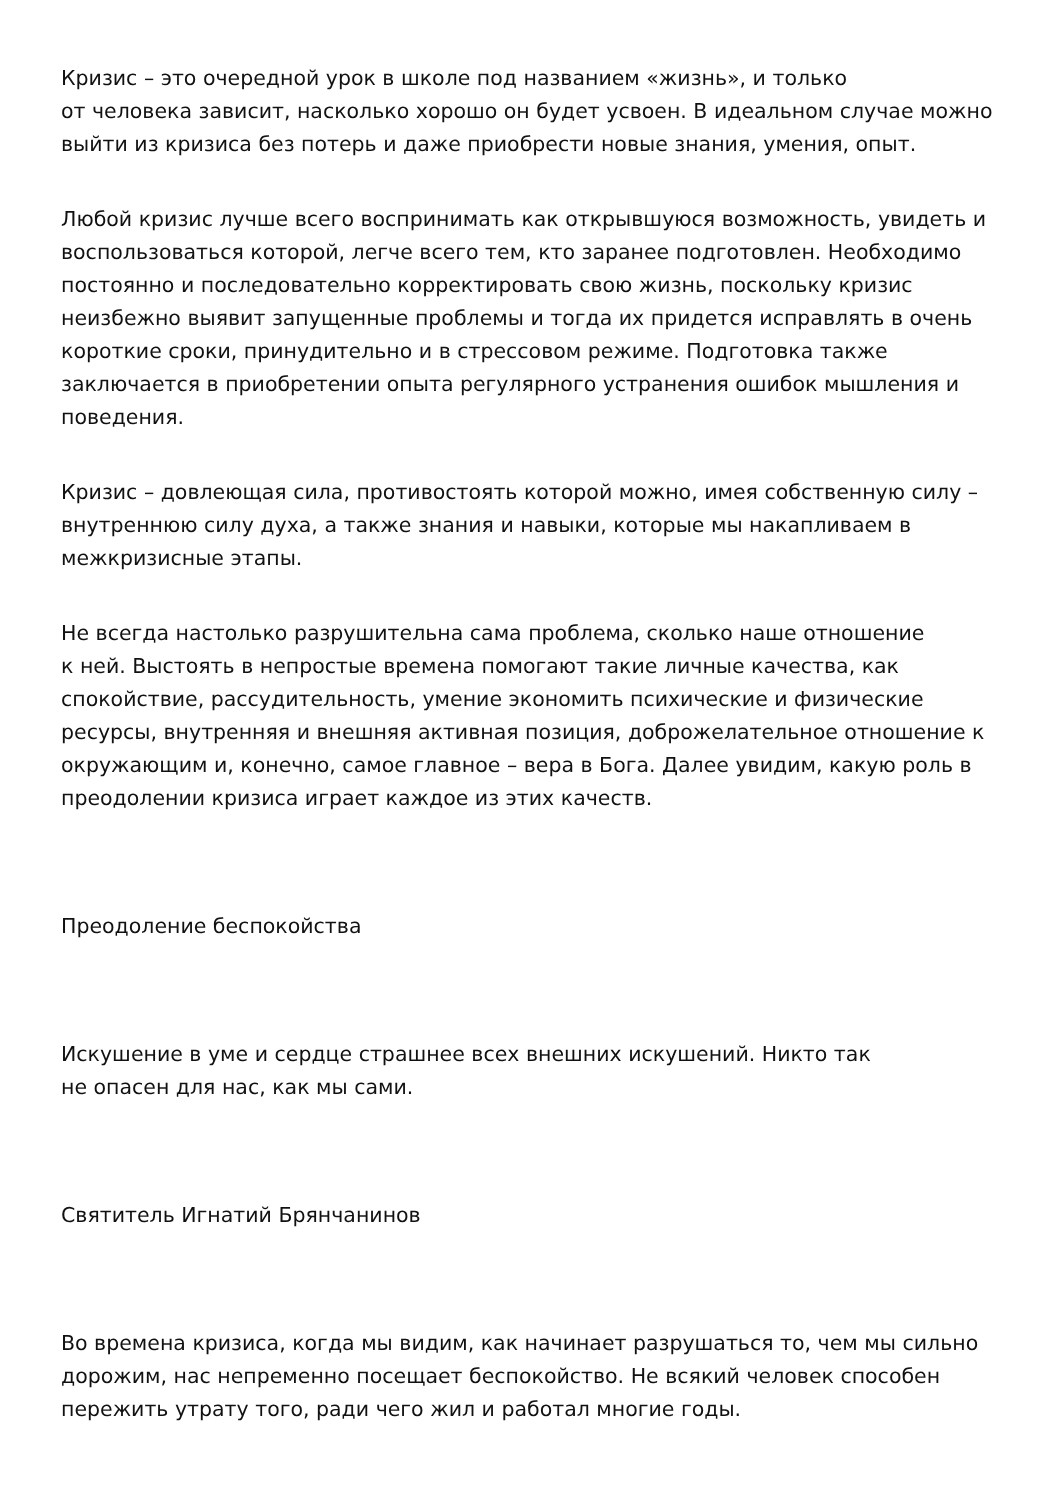Кризис – это очередной урок в школе под названием «жизнь», и только
от человека зависит, насколько хорошо он будет усвоен. В идеальном случае можно выйти из кризиса без потерь и даже приобрести новые знания, умения, опыт.
Любой кризис лучше всего воспринимать как открывшуюся возможность, увидеть и воспользоваться которой, легче всего тем, кто заранее подготовлен. Необходимо постоянно и последовательно корректировать свою жизнь, поскольку кризис неизбежно выявит запущенные проблемы и тогда их придется исправлять в очень короткие сроки, принудительно и в стрессовом режиме. Подготовка также заключается в приобретении опыта регулярного устранения ошибок мышления и поведения.
Кризис – довлеющая сила, противостоять которой можно, имея собственную силу – внутреннюю силу духа, а также знания и навыки, которые мы накапливаем в межкризисные этапы.
Не всегда настолько разрушительна сама проблема, сколько наше отношение
к ней. Выстоять в непростые времена помогают такие личные качества, как спокойствие, рассудительность, умение экономить психические и физические ресурсы, внутренняя и внешняя активная позиция, доброжелательное отношение к окружающим и, конечно, самое главное – вера в Бога. Далее увидим, какую роль в преодолении кризиса играет каждое из этих качеств.
Преодоление беспокойства
Искушение в уме и сердце страшнее всех внешних искушений. Никто так
не опасен для нас, как мы сами.
Святитель Игнатий Брянчанинов
Во времена кризиса, когда мы видим, как начинает разрушаться то, чем мы сильно дорожим, нас непременно посещает беспокойство. Не всякий человек способен пережить утрату того, ради чего жил и работал многие годы.